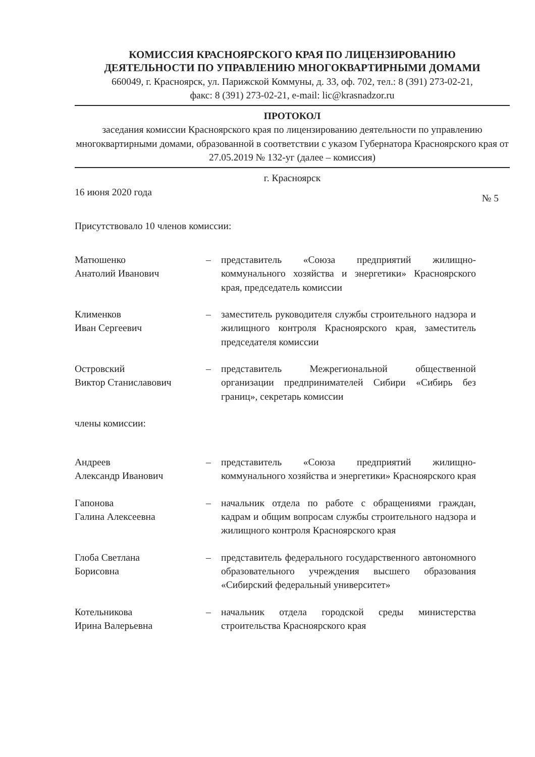КОМИССИЯ КРАСНОЯРСКОГО КРАЯ ПО ЛИЦЕНЗИРОВАНИЮ
ДЕЯТЕЛЬНОСТИ ПО УПРАВЛЕНИЮ МНОГОКВАРТИРНЫМИ ДОМАМИ
660049, г. Красноярск, ул. Парижской Коммуны, д. 33, оф. 702, тел.: 8 (391) 273-02-21,
факс: 8 (391) 273-02-21, e-mail: lic@krasnadzor.ru
ПРОТОКОЛ
заседания комиссии Красноярского края по лицензированию деятельности по управлению многоквартирными домами, образованной в соответствии с указом Губернатора Красноярского края от 27.05.2019 № 132-уг (далее – комиссия)
г. Красноярск
16 июня 2020 года № 5
Присутствовало 10 членов комиссии:
Матюшенко
Анатолий Иванович
– представитель «Союза предприятий жилищно-коммунального хозяйства и энергетики» Красноярского края, председатель комиссии
Клименков
Иван Сергеевич
– заместитель руководителя службы строительного надзора и жилищного контроля Красноярского края, заместитель председателя комиссии
Островский
Виктор Станиславович
– представитель Межрегиональной общественной организации предпринимателей Сибири «Сибирь без границ», секретарь комиссии
члены комиссии:
Андреев
Александр Иванович
– представитель «Союза предприятий жилищно-коммунального хозяйства и энергетики» Красноярского края
Гапонова
Галина Алексеевна
– начальник отдела по работе с обращениями граждан, кадрам и общим вопросам службы строительного надзора и жилищного контроля Красноярского края
Глоба Светлана
Борисовна
– представитель федерального государственного автономного образовательного учреждения высшего образования «Сибирский федеральный университет»
Котельникова
Ирина Валерьевна
– начальник отдела городской среды министерства строительства Красноярского края